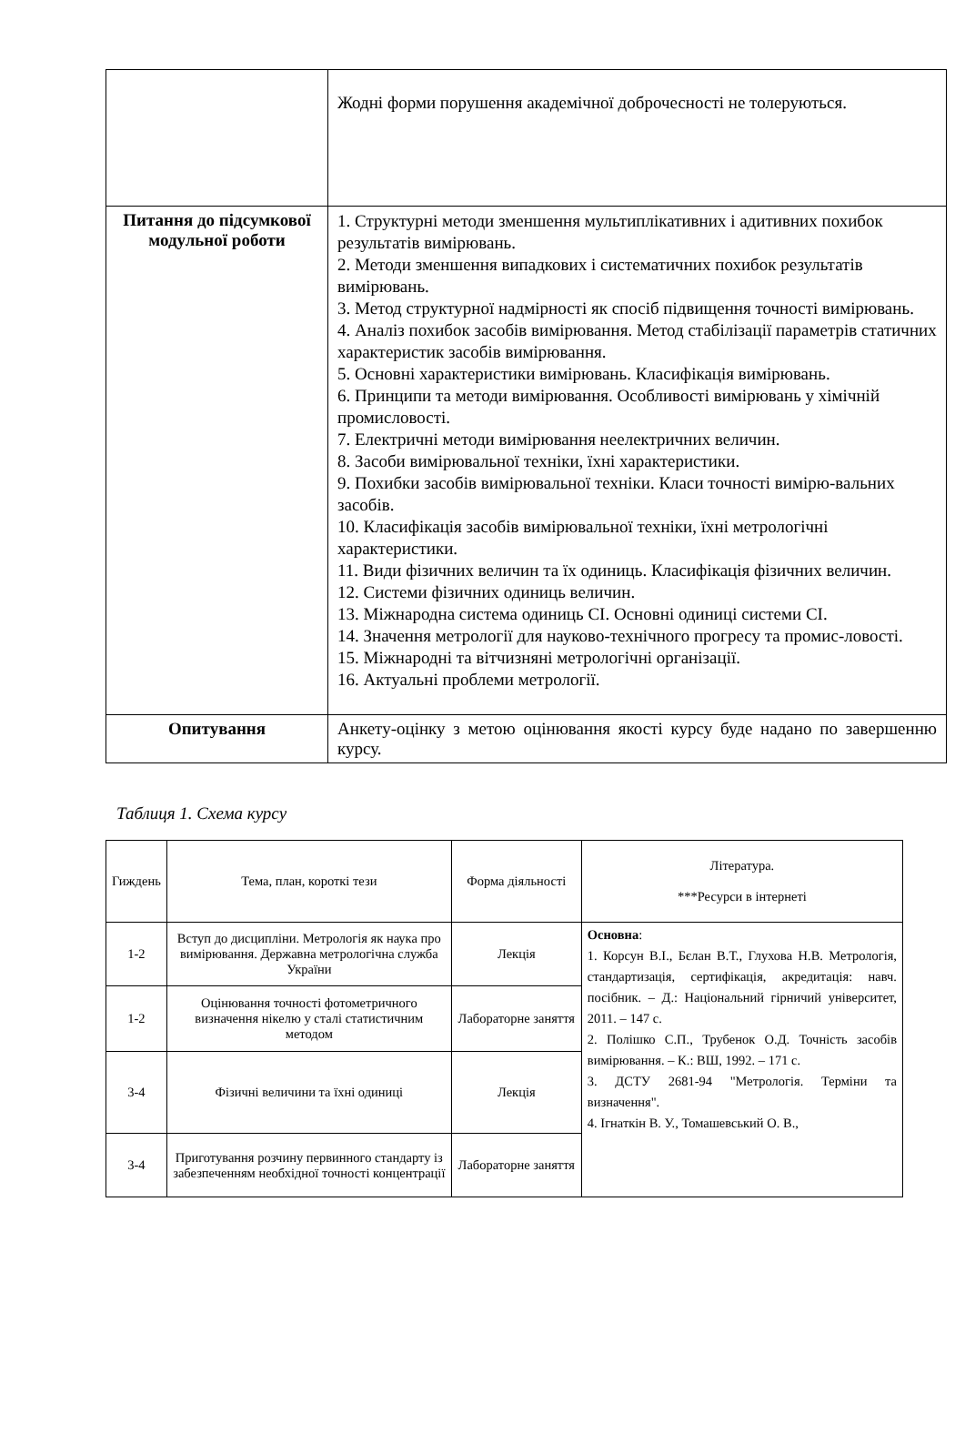| | Жодні форми порушення академічної доброчесності не толеруються. |
| Питання до підсумкової модульної роботи | 1. Структурні методи зменшення мультиплікативних і адитивних похибок результатів вимірювань. 2. Методи зменшення випадкових і систематичних похибок результатів вимірювань. 3. Метод структурної надмірності як спосіб підвищення точності вимірювань. 4. Аналіз похибок засобів вимірювання. Метод стабілізації параметрів статичних характеристик засобів вимірювання. 5. Основні характеристики вимірювань. Класифікація вимірювань. 6. Принципи та методи вимірювання. Особливості вимірювань у хімічній промисловості. 7. Електричні методи вимірювання неелектричних величин. 8. Засоби вимірювальної техніки, їхні характеристики. 9. Похибки засобів вимірювальної техніки. Класи точності вимірю-вальних засобів. 10. Класифікація засобів вимірювальної техніки, їхні метрологічні характеристики. 11. Види фізичних величин та їх одиниць. Класифікація фізичних величин. 12. Системи фізичних одиниць величин. 13. Міжнародна система одиниць СІ. Основні одиниці системи СІ. 14. Значення метрології для науково-технічного прогресу та промис-ловості. 15. Міжнародні та вітчизняні метрологічні організації. 16. Актуальні проблеми метрології. |
| Опитування | Анкету-оцінку з метою оцінювання якості курсу буде надано по завершенню курсу. |
Таблиця 1. Схема курсу
| Гиждень | Тема, план, короткі тези | Форма діяльності | Література. ***Ресурси в інтернеті |
| --- | --- | --- | --- |
| 1-2 | Вступ до дисципліни. Метрологія як наука про вимірювання. Державна метрологічна служба України | Лекція | Основна : 1. Корсун В.І., Бєлан В.Т., Глухова Н.В. Метрологія, стандартизація, сертифікація, акредитація: навч. посібник. – Д.: Національний гірничий університет, 2011. – 147 с. 2. Полішко С.П., Трубенок О.Д. Точність засобів вимірювання. – К.: ВШ, 1992. – 171 с. 3. ДСТУ 2681-94 "Метрологія. Терміни та визначення". 4. Ігнаткін В. У., Томашевський О. В., |
| 1-2 | Оцінювання точності фотометричного визначення нікелю у сталі статистичним методом | Лабораторне заняття | |
| 3-4 | Фізичні величини та їхні одиниці | Лекція | |
| 3-4 | Приготування розчину первинного стандарту із забезпеченням необхідної точності концентрації | Лабораторне заняття | |